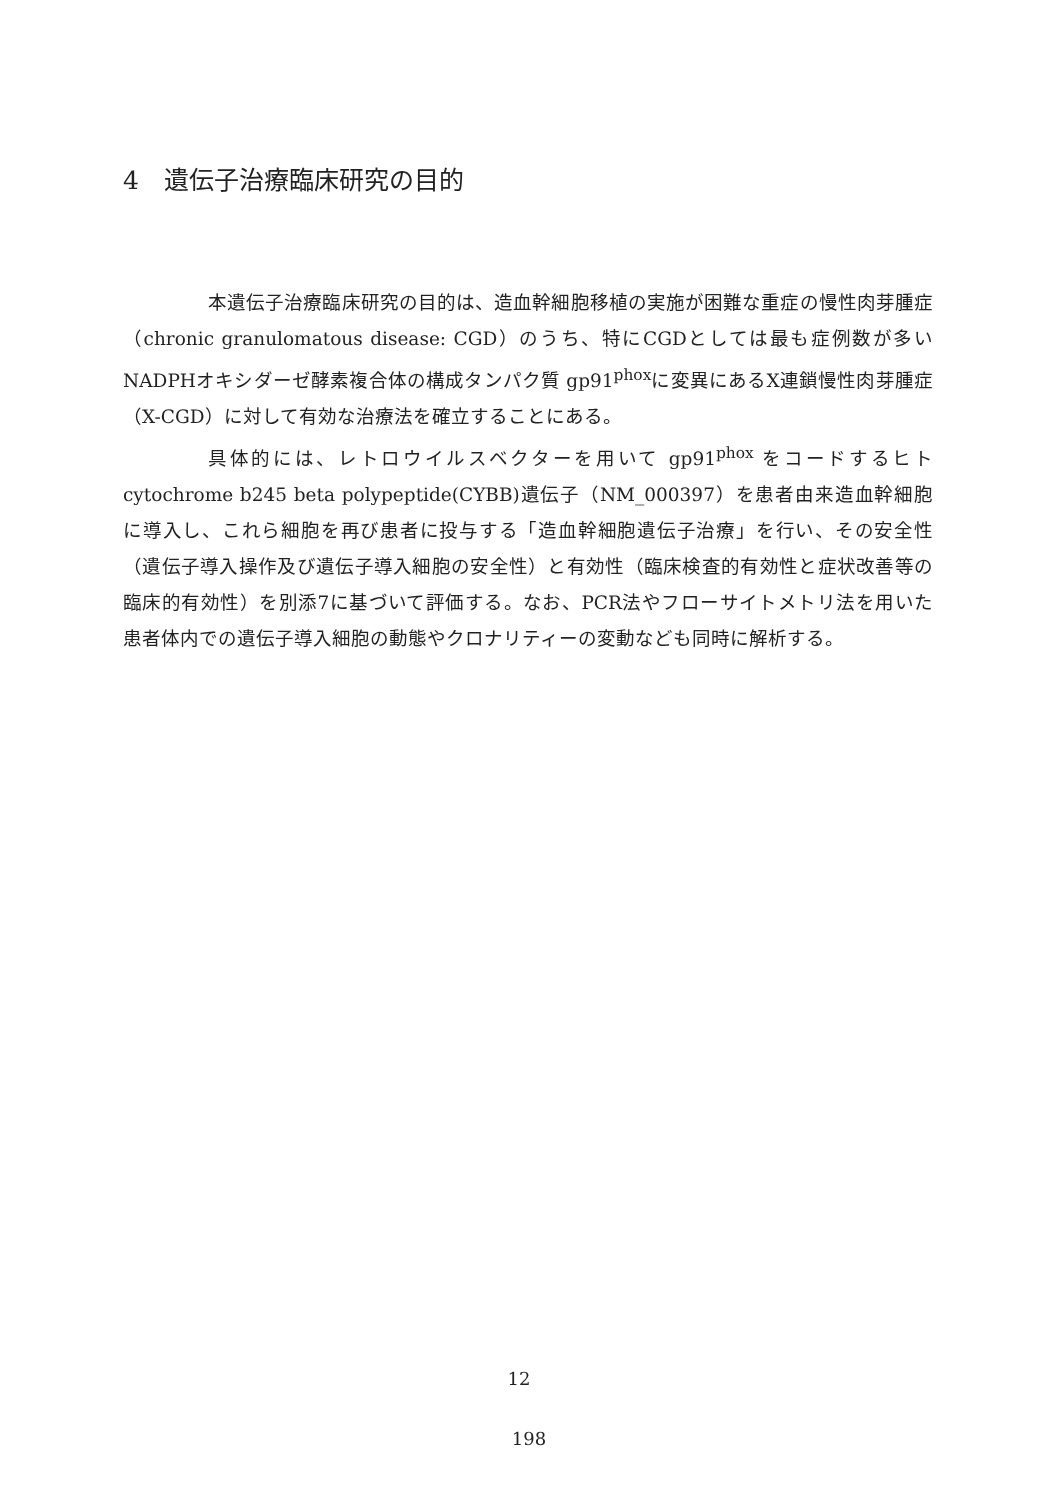4　遺伝子治療臨床研究の目的
本遺伝子治療臨床研究の目的は、造血幹細胞移植の実施が困難な重症の慢性肉芽腫症（chronic granulomatous disease: CGD）のうち、特にCGDとしては最も症例数が多いNADPHオキシダーゼ酵素複合体の構成タンパク質 gp91<sup>phox</sup>に変異にあるX連鎖慢性肉芽腫症（X-CGD）に対して有効な治療法を確立することにある。
具体的には、レトロウイルスベクターを用いて gp91<sup>phox</sup> をコードするヒト cytochrome b245 beta polypeptide(CYBB)遺伝子（NM_000397）を患者由来造血幹細胞に導入し、これら細胞を再び患者に投与する「造血幹細胞遺伝子治療」を行い、その安全性（遺伝子導入操作及び遺伝子導入細胞の安全性）と有効性（臨床検査的有効性と症状改善等の臨床的有効性）を別添7に基づいて評価する。なお、PCR法やフローサイトメトリ法を用いた患者体内での遺伝子導入細胞の動態やクロナリティーの変動なども同時に解析する。
12
198